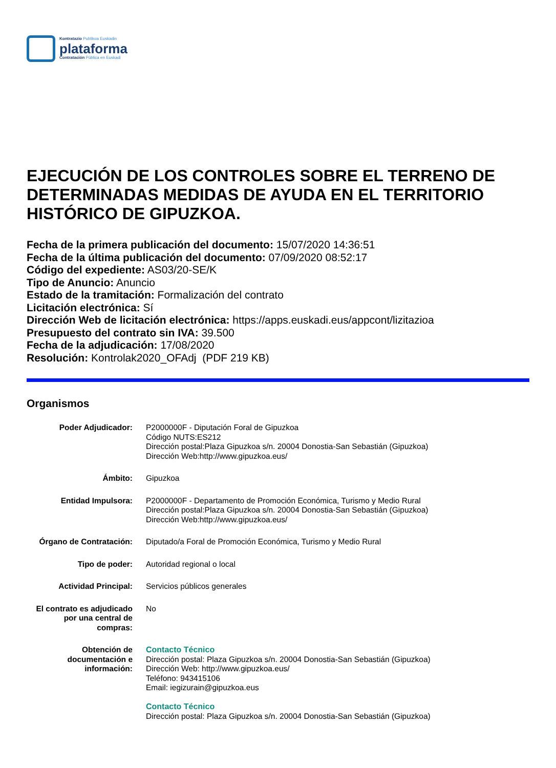Kontratazio Publikoa Euskadin
plataforma
Contratación Pública en Euskadi
EJECUCIÓN DE LOS CONTROLES SOBRE EL TERRENO DE DETERMINADAS MEDIDAS DE AYUDA EN EL TERRITORIO HISTÓRICO DE GIPUZKOA.
Fecha de la primera publicación del documento: 15/07/2020 14:36:51
Fecha de la última publicación del documento: 07/09/2020 08:52:17
Código del expediente: AS03/20-SE/K
Tipo de Anuncio: Anuncio
Estado de la tramitación: Formalización del contrato
Licitación electrónica: Sí
Dirección Web de licitación electrónica: https://apps.euskadi.eus/appcont/lizitazioa
Presupuesto del contrato sin IVA: 39.500
Fecha de la adjudicación: 17/08/2020
Resolución: Kontrolak2020_OFAdj (PDF 219 KB)
Organismos
Poder Adjudicador: P2000000F - Diputación Foral de Gipuzkoa
Código NUTS:ES212
Dirección postal:Plaza Gipuzkoa s/n. 20004 Donostia-San Sebastián (Gipuzkoa)
Dirección Web:http://www.gipuzkoa.eus/
Ámbito: Gipuzkoa
Entidad Impulsora: P2000000F - Departamento de Promoción Económica, Turismo y Medio Rural
Dirección postal:Plaza Gipuzkoa s/n. 20004 Donostia-San Sebastián (Gipuzkoa)
Dirección Web:http://www.gipuzkoa.eus/
Órgano de Contratación:
Diputado/a Foral de Promoción Económica, Turismo y Medio Rural
Tipo de poder: Autoridad regional o local
Actividad Principal: Servicios públicos generales
El contrato es adjudicado por una central de compras:
No
Obtención de documentación e información:
Contacto Técnico
Dirección postal: Plaza Gipuzkoa s/n. 20004 Donostia-San Sebastián (Gipuzkoa)
Dirección Web: http://www.gipuzkoa.eus/
Teléfono: 943415106
Email: iegizurain@gipuzkoa.eus
Contacto Técnico
Dirección postal: Plaza Gipuzkoa s/n. 20004 Donostia-San Sebastián (Gipuzkoa)